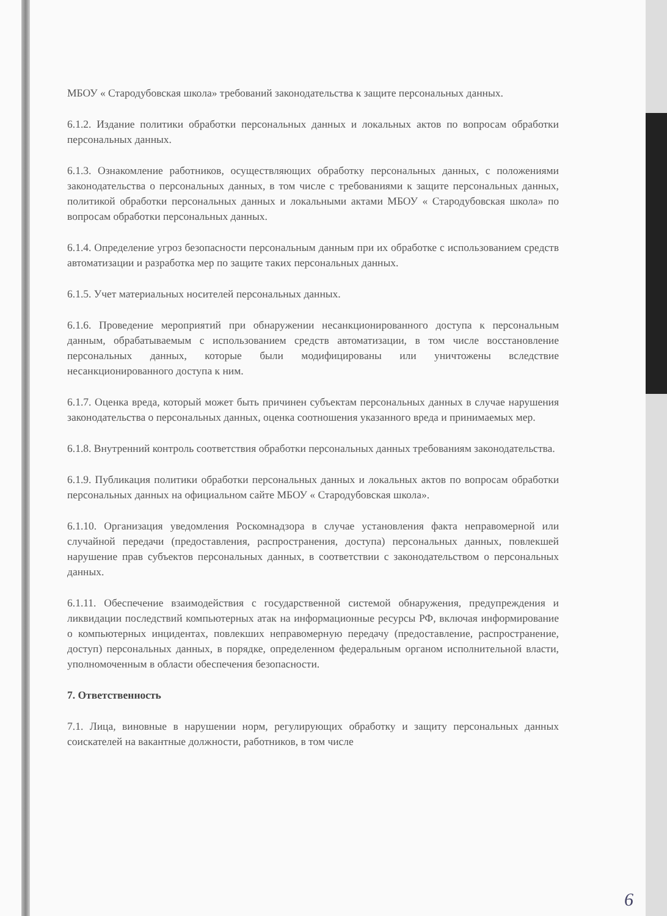МБОУ « Стародубовская школа» требований законодательства к защите персональных данных.
6.1.2. Издание политики обработки персональных данных и локальных актов по вопросам обработки персональных данных.
6.1.3. Ознакомление работников, осуществляющих обработку персональных данных, с положениями законодательства о персональных данных, в том числе с требованиями к защите персональных данных, политикой обработки персональных данных и локальными актами МБОУ « Стародубовская школа» по вопросам обработки персональных данных.
6.1.4. Определение угроз безопасности персональным данным при их обработке с использованием средств автоматизации и разработка мер по защите таких персональных данных.
6.1.5. Учет материальных носителей персональных данных.
6.1.6. Проведение мероприятий при обнаружении несанкционированного доступа к персональным данным, обрабатываемым с использованием средств автоматизации, в том числе восстановление персональных данных, которые были модифицированы или уничтожены вследствие несанкционированного доступа к ним.
6.1.7. Оценка вреда, который может быть причинен субъектам персональных данных в случае нарушения законодательства о персональных данных, оценка соотношения указанного вреда и принимаемых мер.
6.1.8. Внутренний контроль соответствия обработки персональных данных требованиям законодательства.
6.1.9. Публикация политики обработки персональных данных и локальных актов по вопросам обработки персональных данных на официальном сайте МБОУ « Стародубовская школа».
6.1.10. Организация уведомления Роскомнадзора в случае установления факта неправомерной или случайной передачи (предоставления, распространения, доступа) персональных данных, повлекшей нарушение прав субъектов персональных данных, в соответствии с законодательством о персональных данных.
6.1.11. Обеспечение взаимодействия с государственной системой обнаружения, предупреждения и ликвидации последствий компьютерных атак на информационные ресурсы РФ, включая информирование о компьютерных инцидентах, повлекших неправомерную передачу (предоставление, распространение, доступ) персональных данных, в порядке, определенном федеральным органом исполнительной власти, уполномоченным в области обеспечения безопасности.
7. Ответственность
7.1. Лица, виновные в нарушении норм, регулирующих обработку и защиту персональных данных соискателей на вакантные должности, работников, в том числе
6